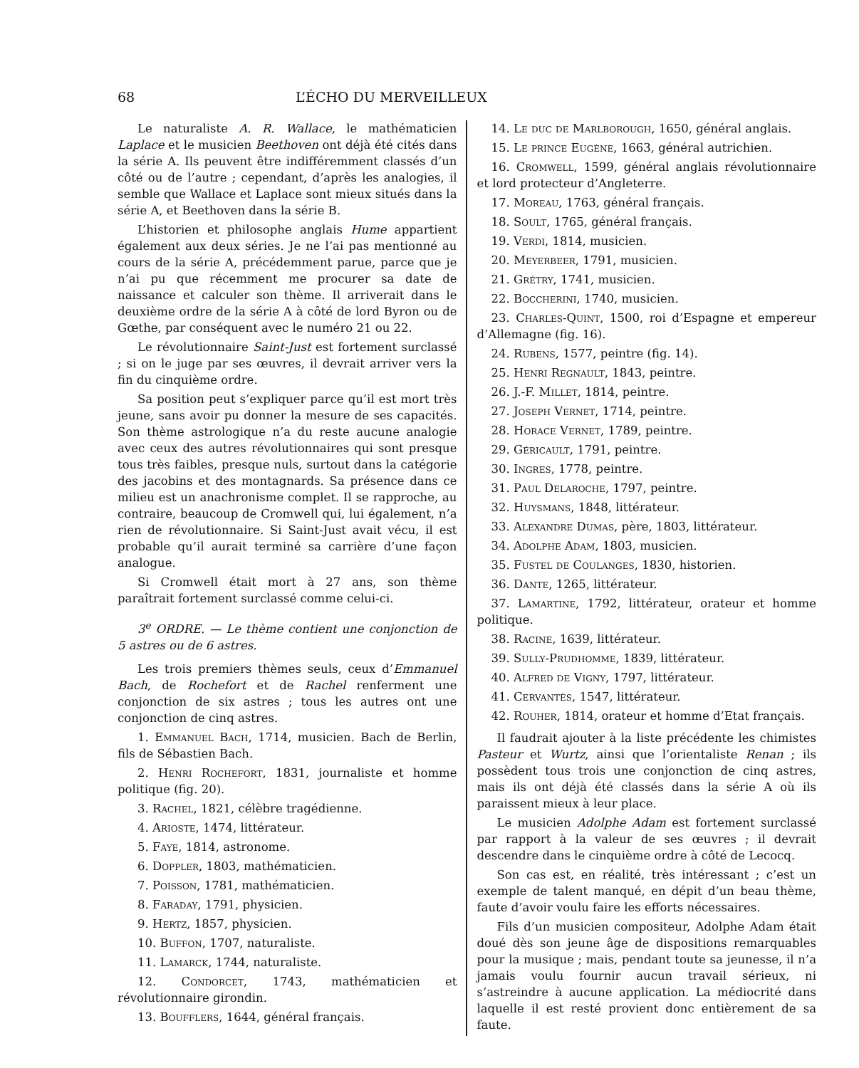68 L’ÉCHO DU MERVEILLEUX
Le naturaliste A. R. Wallace, le mathématicien Laplace et le musicien Beethoven ont déjà été cités dans la série A. Ils peuvent être indifféremment classés d’un côté ou de l’autre ; cependant, d’après les analogies, il semble que Wallace et Laplace sont mieux situés dans la série A, et Beethoven dans la série B.
L’historien et philosophe anglais Hume appartient également aux deux séries. Je ne l’ai pas mentionné au cours de la série A, précédemment parue, parce que je n’ai pu que récemment me procurer sa date de naissance et calculer son thème. Il arriverait dans le deuxième ordre de la série A à côté de lord Byron ou de Gœthe, par conséquent avec le numéro 21 ou 22.
Le révolutionnaire Saint-Just est fortement surclassé ; si on le juge par ses œuvres, il devrait arriver vers la fin du cinquième ordre.
Sa position peut s’expliquer parce qu’il est mort très jeune, sans avoir pu donner la mesure de ses capacités. Son thème astrologique n’a du reste aucune analogie avec ceux des autres révolutionnaires qui sont presque tous très faibles, presque nuls, surtout dans la catégorie des jacobins et des montagnards. Sa présence dans ce milieu est un anachronisme complet. Il se rapproche, au contraire, beaucoup de Cromwell qui, lui également, n’a rien de révolutionnaire. Si Saint-Just avait vécu, il est probable qu’il aurait terminé sa carrière d’une façon analogue.
Si Cromwell était mort à 27 ans, son thème paraîtrait fortement surclassé comme celui-ci.
3<sup>e</sup> ORDRE. — Le thème contient une conjonction de 5 astres ou de 6 astres.
Les trois premiers thèmes seuls, ceux d’Emmanuel Bach, de Rochefort et de Rachel renferment une conjonction de six astres ; tous les autres ont une conjonction de cinq astres.
1. Emmanuel Bach, 1714, musicien. Bach de Berlin, fils de Sébastien Bach.
2. Henri Rochefort, 1831, journaliste et homme politique (fig. 20).
3. Rachel, 1821, célèbre tragédienne.
4. Arioste, 1474, littérateur.
5. Faye, 1814, astronome.
6. Doppler, 1803, mathématicien.
7. Poisson, 1781, mathématicien.
8. Faraday, 1791, physicien.
9. Hertz, 1857, physicien.
10. Buffon, 1707, naturaliste.
11. Lamarck, 1744, naturaliste.
12. Condorcet, 1743, mathématicien et révolutionnaire girondin.
13. Boufflers, 1644, général français.
14. Le duc de Marlborough, 1650, général anglais.
15. Le prince Eugène, 1663, général autrichien.
16. Cromwell, 1599, général anglais révolutionnaire et lord protecteur d’Angleterre.
17. Moreau, 1763, général français.
18. Soult, 1765, général français.
19. Verdi, 1814, musicien.
20. Meyerbeer, 1791, musicien.
21. Grétry, 1741, musicien.
22. Boccherini, 1740, musicien.
23. Charles-Quint, 1500, roi d’Espagne et empereur d’Allemagne (fig. 16).
24. Rubens, 1577, peintre (fig. 14).
25. Henri Regnault, 1843, peintre.
26. J.-F. Millet, 1814, peintre.
27. Joseph Vernet, 1714, peintre.
28. Horace Vernet, 1789, peintre.
29. Géricault, 1791, peintre.
30. Ingres, 1778, peintre.
31. Paul Delaroche, 1797, peintre.
32. Huysmans, 1848, littérateur.
33. Alexandre Dumas, père, 1803, littérateur.
34. Adolphe Adam, 1803, musicien.
35. Fustel de Coulanges, 1830, historien.
36. Dante, 1265, littérateur.
37. Lamartine, 1792, littérateur, orateur et homme politique.
38. Racine, 1639, littérateur.
39. Sully-Prudhomme, 1839, littérateur.
40. Alfred de Vigny, 1797, littérateur.
41. Cervantès, 1547, littérateur.
42. Rouher, 1814, orateur et homme d’Etat français.
Il faudrait ajouter à la liste précédente les chimistes Pasteur et Wurtz, ainsi que l’orientaliste Renan ; ils possèdent tous trois une conjonction de cinq astres, mais ils ont déjà été classés dans la série A où ils paraissent mieux à leur place.
Le musicien Adolphe Adam est fortement surclassé par rapport à la valeur de ses œuvres ; il devrait descendre dans le cinquième ordre à côté de Lecocq.
Son cas est, en réalité, très intéressant ; c’est un exemple de talent manqué, en dépit d’un beau thème, faute d’avoir voulu faire les efforts nécessaires.
Fils d’un musicien compositeur, Adolphe Adam était doué dès son jeune âge de dispositions remarquables pour la musique ; mais, pendant toute sa jeunesse, il n’a jamais voulu fournir aucun travail sérieux, ni s’astreindre à aucune application. La médiocrité dans laquelle il est resté provient donc entièrement de sa faute.